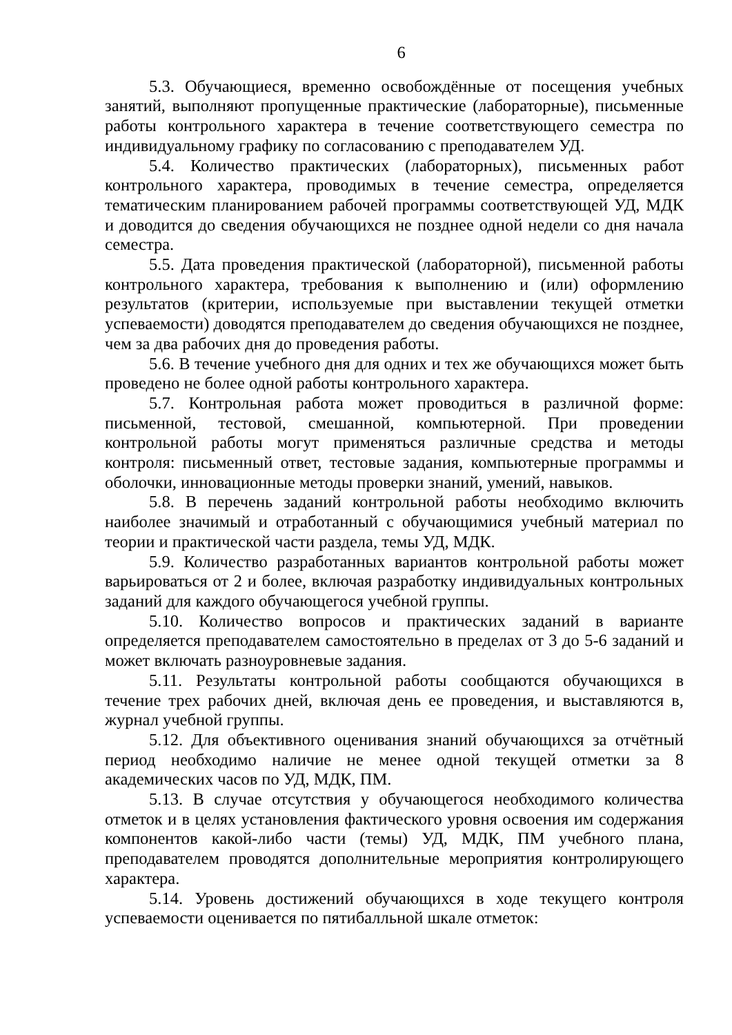6
5.3. Обучающиеся, временно освобождённые от посещения учебных занятий, выполняют пропущенные практические (лабораторные), письменные работы контрольного характера в течение соответствующего семестра по индивидуальному графику по согласованию с преподавателем УД.
5.4. Количество практических (лабораторных), письменных работ контрольного характера, проводимых в течение семестра, определяется тематическим планированием рабочей программы соответствующей УД, МДК и доводится до сведения обучающихся не позднее одной недели со дня начала семестра.
5.5. Дата проведения практической (лабораторной), письменной работы контрольного характера, требования к выполнению и (или) оформлению результатов (критерии, используемые при выставлении текущей отметки успеваемости) доводятся преподавателем до сведения обучающихся не позднее, чем за два рабочих дня до проведения работы.
5.6. В течение учебного дня для одних и тех же обучающихся может быть проведено не более одной работы контрольного характера.
5.7. Контрольная работа может проводиться в различной форме: письменной, тестовой, смешанной, компьютерной. При проведении контрольной работы могут применяться различные средства и методы контроля: письменный ответ, тестовые задания, компьютерные программы и оболочки, инновационные методы проверки знаний, умений, навыков.
5.8. В перечень заданий контрольной работы необходимо включить наиболее значимый и отработанный с обучающимися учебный материал по теории и практической части раздела, темы УД, МДК.
5.9. Количество разработанных вариантов контрольной работы может варьироваться от 2 и более, включая разработку индивидуальных контрольных заданий для каждого обучающегося учебной группы.
5.10. Количество вопросов и практических заданий в варианте определяется преподавателем самостоятельно в пределах от 3 до 5-6 заданий и может включать разноуровневые задания.
5.11. Результаты контрольной работы сообщаются обучающихся в течение трех рабочих дней, включая день ее проведения, и выставляются в, журнал учебной группы.
5.12. Для объективного оценивания знаний обучающихся за отчётный период необходимо наличие не менее одной текущей отметки за 8 академических часов по УД, МДК, ПМ.
5.13. В случае отсутствия у обучающегося необходимого количества отметок и в целях установления фактического уровня освоения им содержания компонентов какой-либо части (темы) УД, МДК, ПМ учебного плана, преподавателем проводятся дополнительные мероприятия контролирующего характера.
5.14. Уровень достижений обучающихся в ходе текущего контроля успеваемости оценивается по пятибалльной шкале отметок: